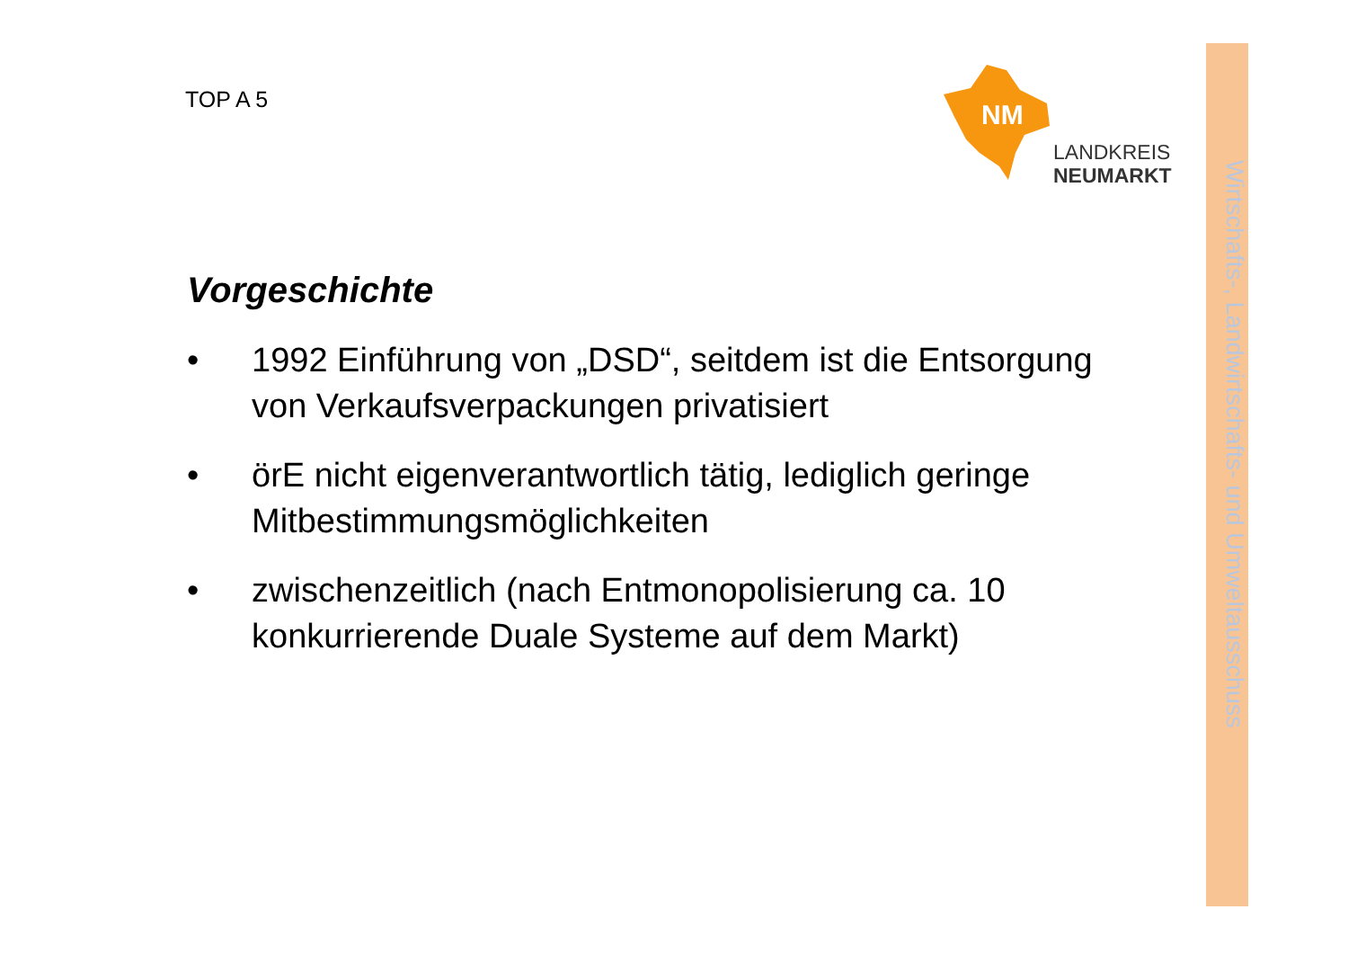TOP A 5
NM
LANDKREIS
NEUMARKT
Wirtschafts-, Landwirtschafts- und Umweltausschuss
Vorgeschichte
• 1992 Einführung von „DSD“, seitdem ist die Entsorgung von Verkaufsverpackungen privatisiert
• örE nicht eigenverantwortlich tätig, lediglich geringe Mitbestimmungsmöglichkeiten
• zwischenzeitlich (nach Entmonopolisierung ca. 10 konkurrierende Duale Systeme auf dem Markt)